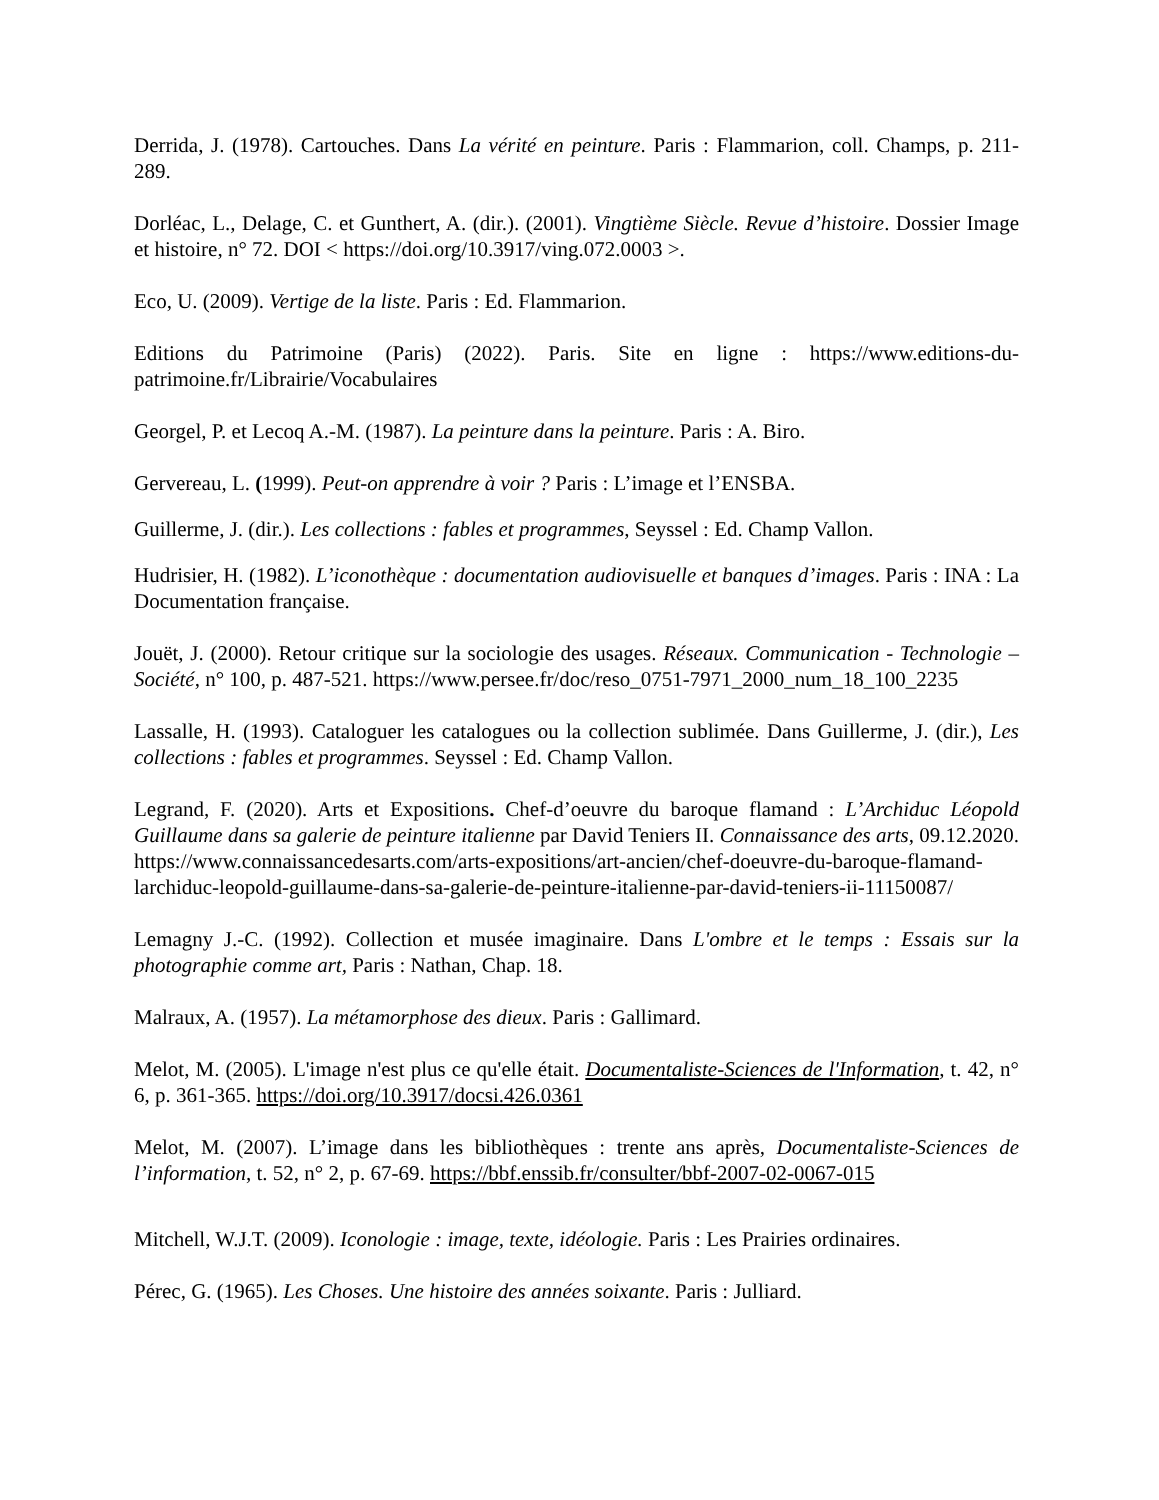Derrida, J. (1978). Cartouches. Dans La vérité en peinture. Paris : Flammarion, coll. Champs, p. 211-289.
Dorléac, L., Delage, C. et Gunthert, A. (dir.). (2001). Vingtième Siècle. Revue d’histoire. Dossier Image et histoire, n° 72. DOI < https://doi.org/10.3917/ving.072.0003 >.
Eco, U. (2009). Vertige de la liste. Paris : Ed. Flammarion.
Editions du Patrimoine (Paris) (2022). Paris. Site en ligne : https://www.editions-du-patrimoine.fr/Librairie/Vocabulaires
Georgel, P. et Lecoq A.-M. (1987). La peinture dans la peinture. Paris : A. Biro.
Gervereau, L. (1999). Peut-on apprendre à voir ? Paris : L’image et l’ENSBA.
Guillerme, J. (dir.). Les collections : fables et programmes, Seyssel : Ed. Champ Vallon.
Hudrisier, H. (1982). L’iconothèque : documentation audiovisuelle et banques d’images. Paris : INA : La Documentation française.
Jouët, J. (2000). Retour critique sur la sociologie des usages. Réseaux. Communication - Technologie – Société, n° 100, p. 487-521. https://www.persee.fr/doc/reso_0751-7971_2000_num_18_100_2235
Lassalle, H. (1993). Cataloguer les catalogues ou la collection sublimée. Dans Guillerme, J. (dir.), Les collections : fables et programmes. Seyssel : Ed. Champ Vallon.
Legrand, F. (2020). Arts et Expositions. Chef-d’oeuvre du baroque flamand : L’Archiduc Léopold Guillaume dans sa galerie de peinture italienne par David Teniers II. Connaissance des arts, 09.12.2020. https://www.connaissancedesarts.com/arts-expositions/art-ancien/chef-doeuvre-du-baroque-flamand-larchiduc-leopold-guillaume-dans-sa-galerie-de-peinture-italienne-par-david-teniers-ii-11150087/
Lemagny J.-C. (1992). Collection et musée imaginaire. Dans L'ombre et le temps : Essais sur la photographie comme art, Paris : Nathan, Chap. 18.
Malraux, A. (1957). La métamorphose des dieux. Paris : Gallimard.
Melot, M. (2005). L'image n'est plus ce qu'elle était. Documentaliste-Sciences de l'Information, t. 42, n° 6, p. 361-365. https://doi.org/10.3917/docsi.426.0361
Melot, M. (2007). L’image dans les bibliothèques : trente ans après, Documentaliste-Sciences de l’information, t. 52, n° 2, p. 67-69. https://bbf.enssib.fr/consulter/bbf-2007-02-0067-015
Mitchell, W.J.T. (2009). Iconologie : image, texte, idéologie. Paris : Les Prairies ordinaires.
Pérec, G. (1965). Les Choses. Une histoire des années soixante. Paris : Julliard.